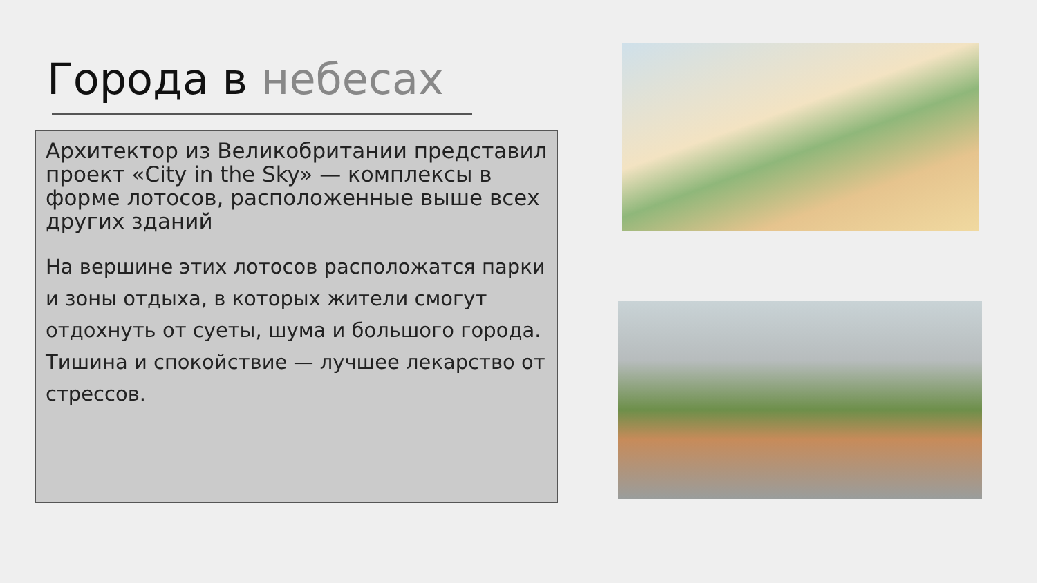Города в небесах
Архитектор из Великобритании представил проект «City in the Sky» — комплексы в форме лотосов, расположенные выше всех других зданий
На вершине этих лотосов расположатся парки и зоны отдыха, в которых жители смогут отдохнуть от суеты, шума и большого города. Тишина и спокойствие — лучшее лекарство от стрессов.